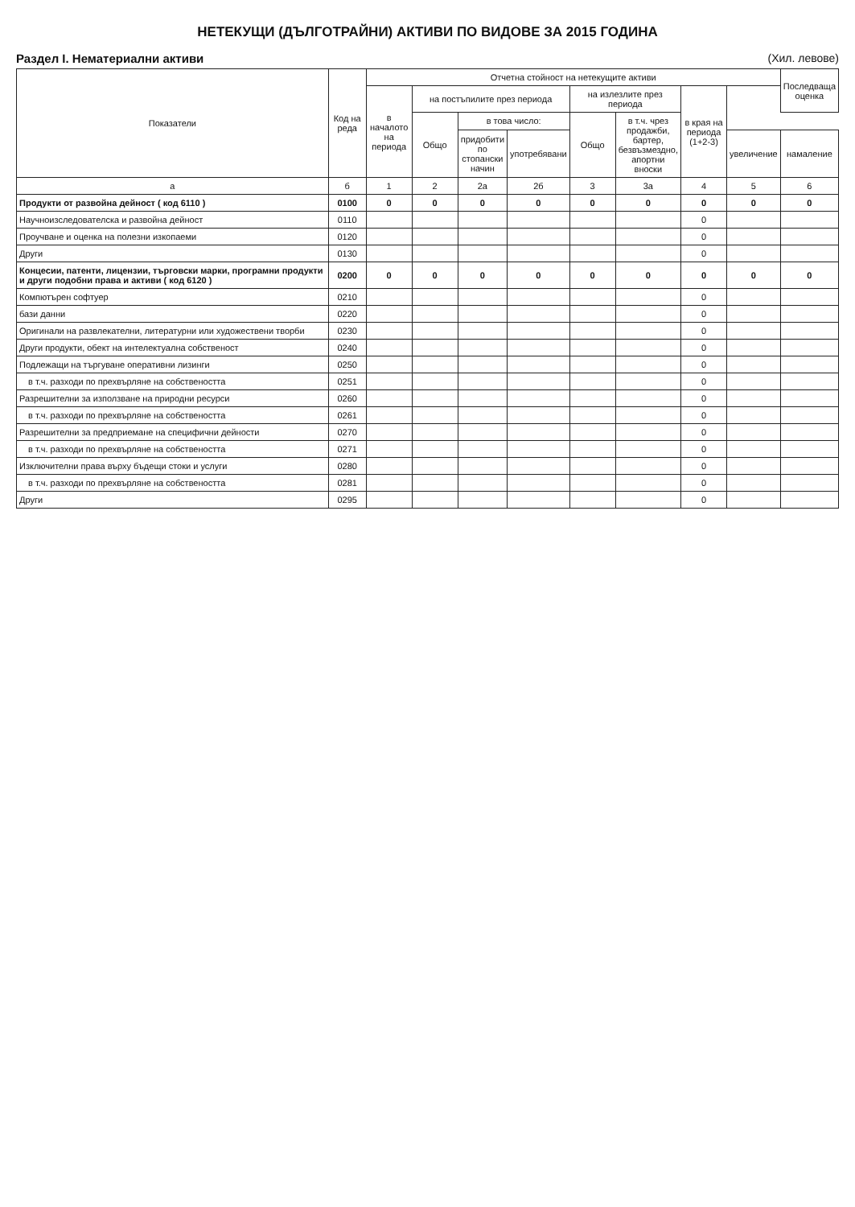НЕТЕКУЩИ (ДЪЛГОТРАЙНИ) АКТИВИ ПО ВИДОВЕ ЗА 2015 ГОДИНА
Раздел I. Нематериални активи (Хил. левове)
| Показатели | Код на реда | Отчетна стойност на нетекущите активи | | | | | | | | Последваща оценка |
| --- | --- | --- | --- | --- | --- | --- | --- | --- | --- | --- |
| | | в началото на периода | на постъпилите през периода | | | на излезлите през периода | | в края на периода (1+2-3) | | |
| | | | Общо | в това число: | | Общо | в т.ч. чрез продажби, бартер, безвъзмездно, апортни вноски | | | |
| | | | | придобити по стопански начин | употребявани | | | | увеличение | намаление |
| а | б | 1 | 2 | 2а | 2б | 3 | 3а | 4 | 5 | 6 |
| Продукти от развойна дейност ( код 6110 ) | 0100 | 0 | 0 | 0 | 0 | 0 | 0 | 0 | 0 | 0 |
| Научноизследователска и развойна дейност | 0110 | | | | | | | 0 | | |
| Проучване и оценка на полезни изкопаеми | 0120 | | | | | | | 0 | | |
| Други | 0130 | | | | | | | 0 | | |
| Концесии, патенти, лицензии, търговски марки, програмни продукти и други подобни права и активи ( код 6120 ) | 0200 | 0 | 0 | 0 | 0 | 0 | 0 | 0 | 0 | 0 |
| Компютърен софтуер | 0210 | | | | | | | 0 | | |
| бази данни | 0220 | | | | | | | 0 | | |
| Оригинали на развлекателни, литературни или художествени творби | 0230 | | | | | | | 0 | | |
| Други продукти, обект на интелектуална собственост | 0240 | | | | | | | 0 | | |
| Подлежащи на търгуване оперативни лизинги | 0250 | | | | | | | 0 | | |
| в т.ч. разходи по прехвърляне на собствеността | 0251 | | | | | | | 0 | | |
| Разрешителни за използване на природни ресурси | 0260 | | | | | | | 0 | | |
| в т.ч. разходи по прехвърляне на собствеността | 0261 | | | | | | | 0 | | |
| Разрешителни за предприемане на специфични дейности | 0270 | | | | | | | 0 | | |
| в т.ч. разходи по прехвърляне на собствеността | 0271 | | | | | | | 0 | | |
| Изключителни права върху бъдещи стоки и услуги | 0280 | | | | | | | 0 | | |
| в т.ч. разходи по прехвърляне на собствеността | 0281 | | | | | | | 0 | | |
| Други | 0295 | | | | | | | 0 | | |